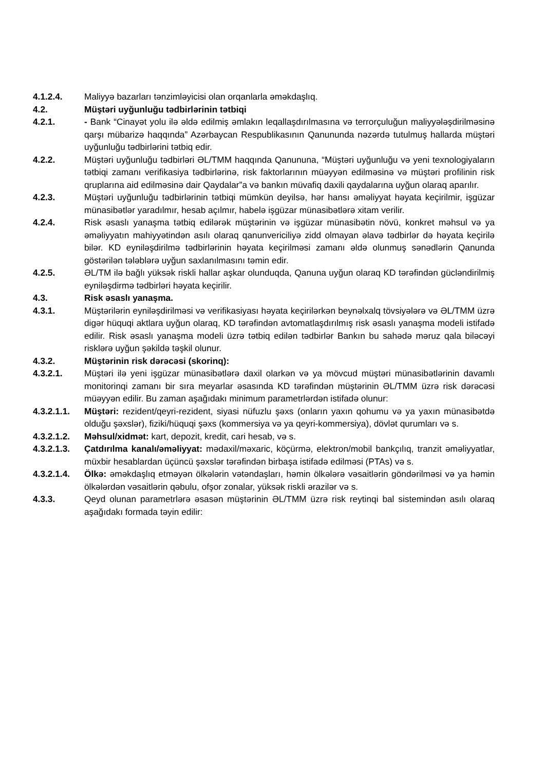4.1.2.4. Maliyyə bazarları tənzimləyicisi olan orqanlarla əməkdaşlıq.
4.2. Müştəri uyğunluğu tədbirlərinin tətbiqi
4.2.1. - Bank “Cinayət yolu ilə əldə edilmiş əmlakın leqallaşdırılmasına və terrorçuluğun maliyyələşdirilməsinə qarşı mübarizə haqqında” Azərbaycan Respublikasının Qanununda nəzərdə tutulmuş hallarda müştəri uyğunluğu tədbirlərini tətbiq edir.
4.2.2. Müştəri uyğunluğu tədbirləri ƏL/TMM haqqında Qanununa, “Müştəri uyğunluğu və yeni texnologiyaların tətbiqi zamanı verifikasiya tədbirlərinə, risk faktorlarının müəyyən edilməsinə və müştəri profilinin risk qruplarına aid edilməsinə dair Qaydalar”a və bankın müvafiq daxili qaydalarına uyğun olaraq aparılır.
4.2.3. Müştəri uyğunluğu tədbirlərinin tətbiqi mümkün deyilsə, hər hansı əməliyyat həyata keçirilmir, işgüzar münasibətlər yaradılmır, hesab açılmır, habelə işgüzar münasibətlərə xitam verilir.
4.2.4. Risk əsaslı yanaşma tətbiq edilərək müştərinin və işgüzar münasibətin növü, konkret məhsul və ya əməliyyatın mahiyyətindən asılı olaraq qanunvericiliyə zidd olmayan əlavə tədbirlər də həyata keçirilə bilər. KD eyniləşdirilmə tədbirlərinin həyata keçirilməsi zamanı əldə olunmuş sənədlərin Qanunda göstərilən tələblərə uyğun saxlanılmasını təmin edir.
4.2.5. ƏL/TM ilə bağlı yüksək riskli hallar aşkar olunduqda, Qanuna uyğun olaraq KD tərəfindən gücləndirilmiş eyniləşdirmə tədbirləri həyata keçirilir.
4.3. Risk əsaslı yanaşma.
4.3.1. Müştərilərin eyniləşdirilməsi və verifikasiyası həyata keçirilərkən beynəlxalq tövsiyələrə və ƏL/TMM üzrə digər hüquqi aktlara uyğun olaraq, KD tərəfindən avtomatlaşdırılmış risk əsaslı yanaşma modeli istifadə edilir. Risk əsaslı yanaşma modeli üzrə tətbiq edilən tədbirlər Bankın bu sahədə məruz qala biləcəyi risklərə uyğun şəkildə təşkil olunur.
4.3.2. Müştərinin risk dərəcəsi (skorinq):
4.3.2.1. Müştəri ilə yeni işgüzar münasibətlərə daxil olarkən və ya mövcud müştəri münasibətlərinin davamlı monitorinqi zamanı bir sıra meyarlar əsasında KD tərəfindən müştərinin ƏL/TMM üzrə risk dərəcəsi müəyyən edilir. Bu zaman aşağıdakı minimum parametrlərdən istifadə olunur:
4.3.2.1.1.
Müştəri: rezident/qeyri-rezident, siyasi nüfuzlu şəxs (onların yaxın qohumu və ya yaxın münasibətdə olduğu şəxslər), fiziki/hüquqi şəxs (kommersiya və ya qeyri-kommersiya), dövlət qurumları və s.
4.3.2.1.2.
Məhsul/xidmət: kart, depozit, kredit, cari hesab, və s.
4.3.2.1.3.
Çatdırılma kanalı/əməliyyat: mədaxil/məxaric, köçürmə, elektron/mobil bankçılıq, tranzit əməliyyatlar, müxbir hesablardan üçüncü şəxslər tərəfindən birbaşa istifadə edilməsi (PTAs) və s.
4.3.2.1.4.
Ölkə: əməkdaşlıq etməyən ölkələrin vətəndaşları, həmin ölkələrə vəsaitlərin göndərilməsi və ya həmin ölkələrdən vəsaitlərin qəbulu, ofşor zonalar, yüksək riskli ərazilər və s.
4.3.3. Qeyd olunan parametrlərə əsasən müştərinin ƏL/TMM üzrə risk reytinqi bal sistemindən asılı olaraq aşağıdakı formada təyin edilir: